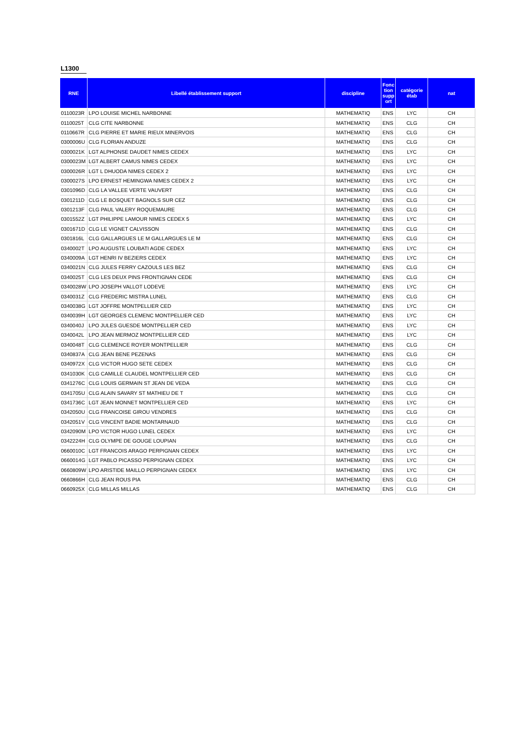L1300
| RNE | Libellé établissement support | discipline | Fonc tion supp ort | catégorie étab | nat |
| --- | --- | --- | --- | --- | --- |
| 0110023R | LPO LOUISE MICHEL NARBONNE | MATHEMATIQ | ENS | LYC | CH |
| 0110025T | CLG CITE NARBONNE | MATHEMATIQ | ENS | CLG | CH |
| 0110667R | CLG PIERRE ET MARIE RIEUX MINERVOIS | MATHEMATIQ | ENS | CLG | CH |
| 0300006U | CLG FLORIAN ANDUZE | MATHEMATIQ | ENS | CLG | CH |
| 0300021K | LGT ALPHONSE DAUDET NIMES CEDEX | MATHEMATIQ | ENS | LYC | CH |
| 0300023M | LGT ALBERT CAMUS NIMES CEDEX | MATHEMATIQ | ENS | LYC | CH |
| 0300026R | LGT L DHUODA NIMES CEDEX 2 | MATHEMATIQ | ENS | LYC | CH |
| 0300027S | LPO ERNEST HEMINGWA NIMES CEDEX 2 | MATHEMATIQ | ENS | LYC | CH |
| 0301096D | CLG LA VALLEE VERTE VAUVERT | MATHEMATIQ | ENS | CLG | CH |
| 0301211D | CLG LE BOSQUET BAGNOLS SUR CEZ | MATHEMATIQ | ENS | CLG | CH |
| 0301213F | CLG PAUL VALERY ROQUEMAURE | MATHEMATIQ | ENS | CLG | CH |
| 0301552Z | LGT PHILIPPE LAMOUR NIMES CEDEX 5 | MATHEMATIQ | ENS | LYC | CH |
| 0301671D | CLG LE VIGNET CALVISSON | MATHEMATIQ | ENS | CLG | CH |
| 0301816L | CLG GALLARGUES LE M GALLARGUES LE M | MATHEMATIQ | ENS | CLG | CH |
| 0340002T | LPO AUGUSTE LOUBATI AGDE CEDEX | MATHEMATIQ | ENS | LYC | CH |
| 0340009A | LGT HENRI IV BEZIERS CEDEX | MATHEMATIQ | ENS | LYC | CH |
| 0340021N | CLG JULES FERRY CAZOULS LES BEZ | MATHEMATIQ | ENS | CLG | CH |
| 0340025T | CLG LES DEUX PINS FRONTIGNAN CEDE | MATHEMATIQ | ENS | CLG | CH |
| 0340028W | LPO JOSEPH VALLOT LODEVE | MATHEMATIQ | ENS | LYC | CH |
| 0340031Z | CLG FREDERIC MISTRA LUNEL | MATHEMATIQ | ENS | CLG | CH |
| 0340038G | LGT JOFFRE MONTPELLIER CED | MATHEMATIQ | ENS | LYC | CH |
| 0340039H | LGT GEORGES CLEMENC MONTPELLIER CED | MATHEMATIQ | ENS | LYC | CH |
| 0340040J | LPO JULES GUESDE MONTPELLIER CED | MATHEMATIQ | ENS | LYC | CH |
| 0340042L | LPO JEAN MERMOZ MONTPELLIER CED | MATHEMATIQ | ENS | LYC | CH |
| 0340048T | CLG CLEMENCE ROYER MONTPELLIER | MATHEMATIQ | ENS | CLG | CH |
| 0340837A | CLG JEAN BENE PEZENAS | MATHEMATIQ | ENS | CLG | CH |
| 0340972X | CLG VICTOR HUGO SETE CEDEX | MATHEMATIQ | ENS | CLG | CH |
| 0341030K | CLG CAMILLE CLAUDEL MONTPELLIER CED | MATHEMATIQ | ENS | CLG | CH |
| 0341276C | CLG LOUIS GERMAIN ST JEAN DE VEDA | MATHEMATIQ | ENS | CLG | CH |
| 0341705U | CLG ALAIN SAVARY ST MATHIEU DE T | MATHEMATIQ | ENS | CLG | CH |
| 0341736C | LGT JEAN MONNET MONTPELLIER CED | MATHEMATIQ | ENS | LYC | CH |
| 0342050U | CLG FRANCOISE GIROU VENDRES | MATHEMATIQ | ENS | CLG | CH |
| 0342051V | CLG VINCENT BADIE MONTARNAUD | MATHEMATIQ | ENS | CLG | CH |
| 0342090M | LPO VICTOR HUGO LUNEL CEDEX | MATHEMATIQ | ENS | LYC | CH |
| 0342224H | CLG OLYMPE DE GOUGE LOUPIAN | MATHEMATIQ | ENS | CLG | CH |
| 0660010C | LGT FRANCOIS ARAGO PERPIGNAN CEDEX | MATHEMATIQ | ENS | LYC | CH |
| 0660014G | LGT PABLO PICASSO PERPIGNAN CEDEX | MATHEMATIQ | ENS | LYC | CH |
| 0660809W | LPO ARISTIDE MAILLO PERPIGNAN CEDEX | MATHEMATIQ | ENS | LYC | CH |
| 0660866H | CLG JEAN ROUS PIA | MATHEMATIQ | ENS | CLG | CH |
| 0660925X | CLG MILLAS MILLAS | MATHEMATIQ | ENS | CLG | CH |